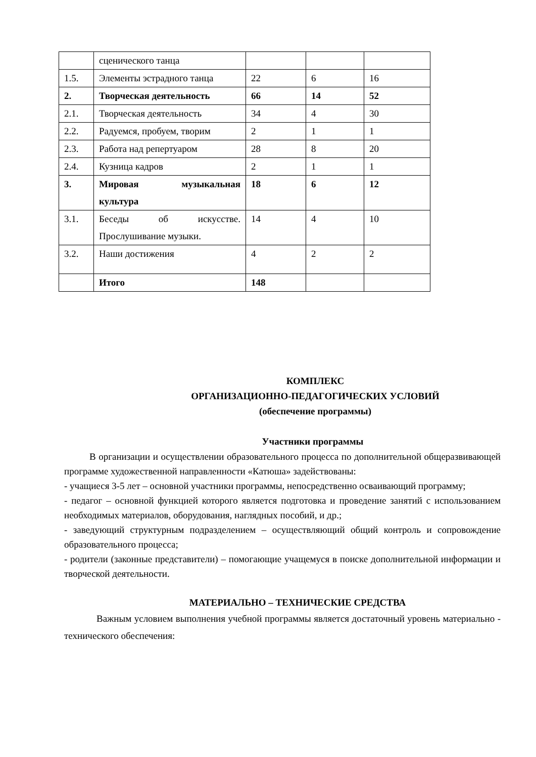| | сценического танца | | | |
| 1.5. | Элементы эстрадного танца | 22 | 6 | 16 |
| 2. | Творческая деятельность | 66 | 14 | 52 |
| 2.1. | Творческая деятельность | 34 | 4 | 30 |
| 2.2. | Радуемся, пробуем, творим | 2 | 1 | 1 |
| 2.3. | Работа над репертуаром | 28 | 8 | 20 |
| 2.4. | Кузница кадров | 2 | 1 | 1 |
| 3. | Мировая музыкальная культура | 18 | 6 | 12 |
| 3.1. | Беседы об искусстве. Прослушивание музыки. | 14 | 4 | 10 |
| 3.2. | Наши достижения | 4 | 2 | 2 |
| | Итого | 148 | | |
КОМПЛЕКС
ОРГАНИЗАЦИОННО-ПЕДАГОГИЧЕСКИХ УСЛОВИЙ
(обеспечение программы)
Участники программы
В организации и осуществлении образовательного процесса по дополнительной общеразвивающей программе художественной направленности «Катюша» задействованы:
- учащиеся 3-5 лет – основной участники программы, непосредственно осваивающий программу;
- педагог – основной функцией которого является подготовка и проведение занятий с использованием необходимых материалов, оборудования, наглядных пособий, и др.;
- заведующий структурным подразделением – осуществляющий общий контроль и сопровождение образовательного процесса;
- родители (законные представители) – помогающие учащемуся в поиске дополнительной информации и творческой деятельности.
МАТЕРИАЛЬНО – ТЕХНИЧЕСКИЕ СРЕДСТВА
Важным условием выполнения учебной программы является достаточный уровень материально - технического обеспечения: